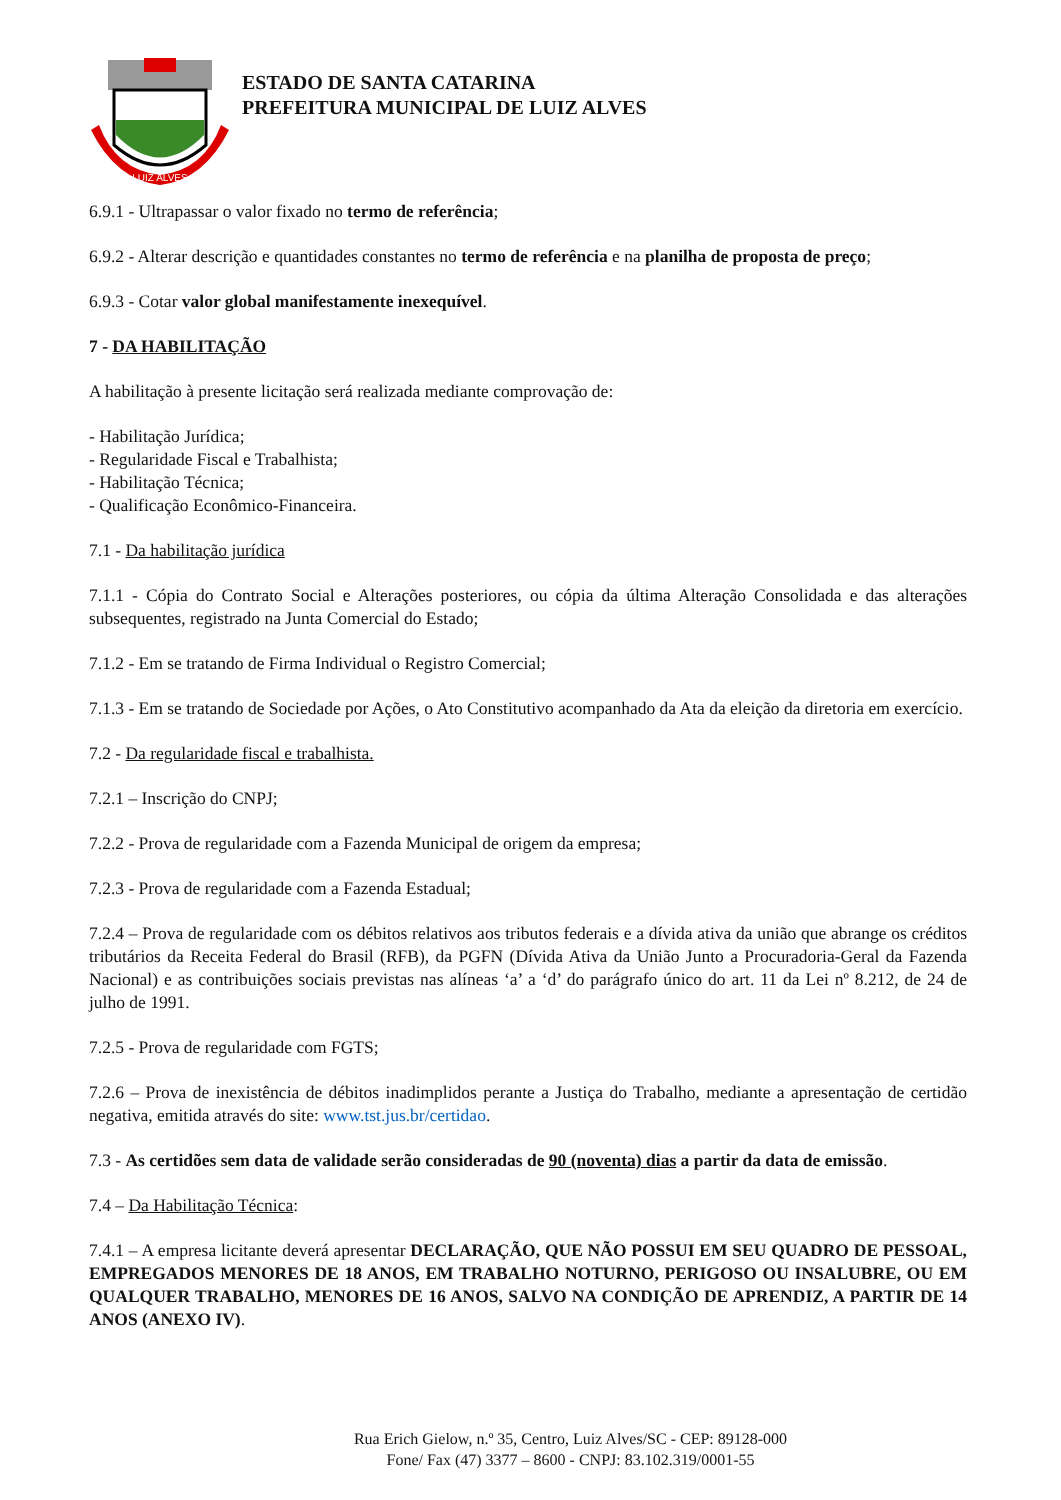LUIZ ALVES
ESTADO DE SANTA CATARINA
PREFEITURA MUNICIPAL DE LUIZ ALVES
6.9.1 - Ultrapassar o valor fixado no termo de referência;
6.9.2 - Alterar descrição e quantidades constantes no termo de referência e na planilha de proposta de preço;
6.9.3 - Cotar valor global manifestamente inexequível.
7 - DA HABILITAÇÃO
A habilitação à presente licitação será realizada mediante comprovação de:
- Habilitação Jurídica;
- Regularidade Fiscal e Trabalhista;
- Habilitação Técnica;
- Qualificação Econômico-Financeira.
7.1 - Da habilitação jurídica
7.1.1 - Cópia do Contrato Social e Alterações posteriores, ou cópia da última Alteração Consolidada e das alterações subsequentes, registrado na Junta Comercial do Estado;
7.1.2 - Em se tratando de Firma Individual o Registro Comercial;
7.1.3 - Em se tratando de Sociedade por Ações, o Ato Constitutivo acompanhado da Ata da eleição da diretoria em exercício.
7.2 - Da regularidade fiscal e trabalhista.
7.2.1 – Inscrição do CNPJ;
7.2.2 - Prova de regularidade com a Fazenda Municipal de origem da empresa;
7.2.3 - Prova de regularidade com a Fazenda Estadual;
7.2.4 – Prova de regularidade com os débitos relativos aos tributos federais e a dívida ativa da união que abrange os créditos tributários da Receita Federal do Brasil (RFB), da PGFN (Dívida Ativa da União Junto a Procuradoria-Geral da Fazenda Nacional) e as contribuições sociais previstas nas alíneas ‘a’ a ‘d’ do parágrafo único do art. 11 da Lei nº 8.212, de 24 de julho de 1991.
7.2.5 - Prova de regularidade com FGTS;
7.2.6 – Prova de inexistência de débitos inadimplidos perante a Justiça do Trabalho, mediante a apresentação de certidão negativa, emitida através do site: www.tst.jus.br/certidao.
7.3 - As certidões sem data de validade serão consideradas de 90 (noventa) dias a partir da data de emissão.
7.4 – Da Habilitação Técnica:
7.4.1 – A empresa licitante deverá apresentar DECLARAÇÃO, QUE NÃO POSSUI EM SEU QUADRO DE PESSOAL, EMPREGADOS MENORES DE 18 ANOS, EM TRABALHO NOTURNO, PERIGOSO OU INSALUBRE, OU EM QUALQUER TRABALHO, MENORES DE 16 ANOS, SALVO NA CONDIÇÃO DE APRENDIZ, A PARTIR DE 14 ANOS (ANEXO IV).
Rua Erich Gielow, n.º 35, Centro, Luiz Alves/SC - CEP: 89128-000
Fone/ Fax (47) 3377 – 8600 - CNPJ: 83.102.319/0001-55